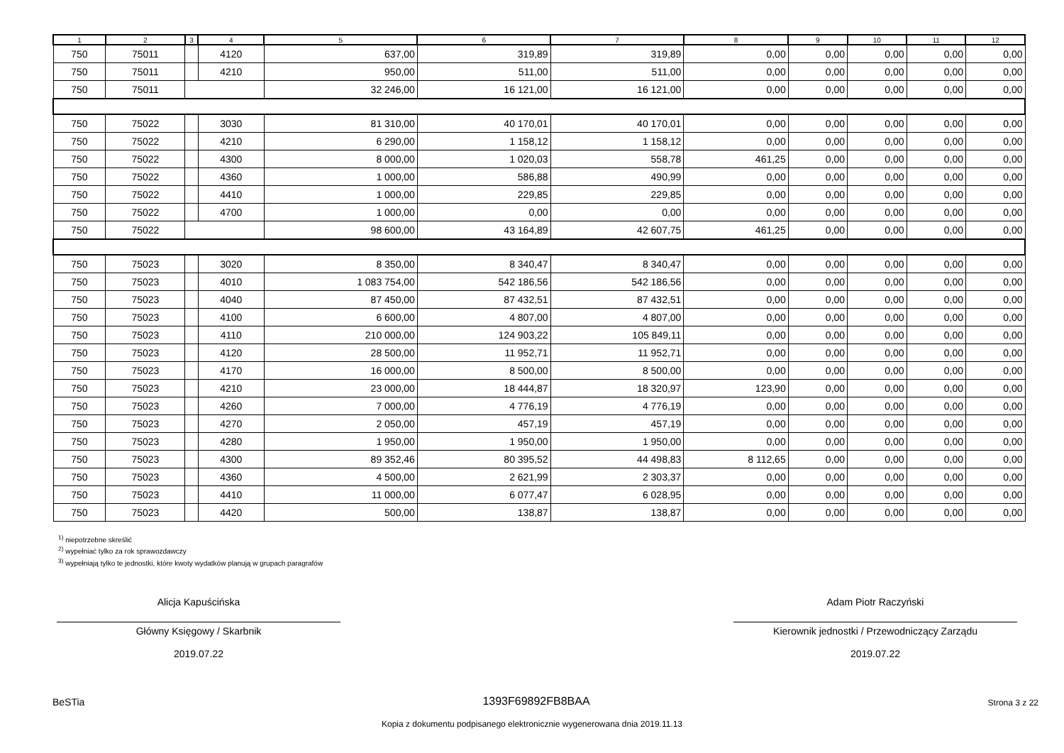| 1 | 2 | 3 | 4 | 5 | 6 | 7 | 8 | 9 | 10 | 11 | 12 |
| --- | --- | --- | --- | --- | --- | --- | --- | --- | --- | --- | --- |
| 750 | 75011 | | 4120 | 637,00 | 319,89 | 319,89 | 0,00 | 0,00 | 0,00 | 0,00 | 0,00 |
| 750 | 75011 | | 4210 | 950,00 | 511,00 | 511,00 | 0,00 | 0,00 | 0,00 | 0,00 | 0,00 |
| 750 | 75011 | | | 32 246,00 | 16 121,00 | 16 121,00 | 0,00 | 0,00 | 0,00 | 0,00 | 0,00 |
| 750 | 75022 | | 3030 | 81 310,00 | 40 170,01 | 40 170,01 | 0,00 | 0,00 | 0,00 | 0,00 | 0,00 |
| 750 | 75022 | | 4210 | 6 290,00 | 1 158,12 | 1 158,12 | 0,00 | 0,00 | 0,00 | 0,00 | 0,00 |
| 750 | 75022 | | 4300 | 8 000,00 | 1 020,03 | 558,78 | 461,25 | 0,00 | 0,00 | 0,00 | 0,00 |
| 750 | 75022 | | 4360 | 1 000,00 | 586,88 | 490,99 | 0,00 | 0,00 | 0,00 | 0,00 | 0,00 |
| 750 | 75022 | | 4410 | 1 000,00 | 229,85 | 229,85 | 0,00 | 0,00 | 0,00 | 0,00 | 0,00 |
| 750 | 75022 | | 4700 | 1 000,00 | 0,00 | 0,00 | 0,00 | 0,00 | 0,00 | 0,00 | 0,00 |
| 750 | 75022 | | | 98 600,00 | 43 164,89 | 42 607,75 | 461,25 | 0,00 | 0,00 | 0,00 | 0,00 |
| 750 | 75023 | | 3020 | 8 350,00 | 8 340,47 | 8 340,47 | 0,00 | 0,00 | 0,00 | 0,00 | 0,00 |
| 750 | 75023 | | 4010 | 1 083 754,00 | 542 186,56 | 542 186,56 | 0,00 | 0,00 | 0,00 | 0,00 | 0,00 |
| 750 | 75023 | | 4040 | 87 450,00 | 87 432,51 | 87 432,51 | 0,00 | 0,00 | 0,00 | 0,00 | 0,00 |
| 750 | 75023 | | 4100 | 6 600,00 | 4 807,00 | 4 807,00 | 0,00 | 0,00 | 0,00 | 0,00 | 0,00 |
| 750 | 75023 | | 4110 | 210 000,00 | 124 903,22 | 105 849,11 | 0,00 | 0,00 | 0,00 | 0,00 | 0,00 |
| 750 | 75023 | | 4120 | 28 500,00 | 11 952,71 | 11 952,71 | 0,00 | 0,00 | 0,00 | 0,00 | 0,00 |
| 750 | 75023 | | 4170 | 16 000,00 | 8 500,00 | 8 500,00 | 0,00 | 0,00 | 0,00 | 0,00 | 0,00 |
| 750 | 75023 | | 4210 | 23 000,00 | 18 444,87 | 18 320,97 | 123,90 | 0,00 | 0,00 | 0,00 | 0,00 |
| 750 | 75023 | | 4260 | 7 000,00 | 4 776,19 | 4 776,19 | 0,00 | 0,00 | 0,00 | 0,00 | 0,00 |
| 750 | 75023 | | 4270 | 2 050,00 | 457,19 | 457,19 | 0,00 | 0,00 | 0,00 | 0,00 | 0,00 |
| 750 | 75023 | | 4280 | 1 950,00 | 1 950,00 | 1 950,00 | 0,00 | 0,00 | 0,00 | 0,00 | 0,00 |
| 750 | 75023 | | 4300 | 89 352,46 | 80 395,52 | 44 498,83 | 8 112,65 | 0,00 | 0,00 | 0,00 | 0,00 |
| 750 | 75023 | | 4360 | 4 500,00 | 2 621,99 | 2 303,37 | 0,00 | 0,00 | 0,00 | 0,00 | 0,00 |
| 750 | 75023 | | 4410 | 11 000,00 | 6 077,47 | 6 028,95 | 0,00 | 0,00 | 0,00 | 0,00 | 0,00 |
| 750 | 75023 | | 4420 | 500,00 | 138,87 | 138,87 | 0,00 | 0,00 | 0,00 | 0,00 | 0,00 |
<sup>1)</sup> niepotrzebne skreślić
<sup>2)</sup> wypełniać tylko za rok sprawozdawczy
<sup>3)</sup> wypełniają tylko te jednostki, które kwoty wydatków planują w grupach paragrafów
Alicja Kapuścińska
Główny Księgowy / Skarbnik
2019.07.22
Adam Piotr Raczyński
Kierownik jednostki / Przewodniczący Zarządu
2019.07.22
BeSTia 1393F69892FB8BAA Strona 3 z 22
Kopia z dokumentu podpisanego elektronicznie wygenerowana dnia 2019.11.13